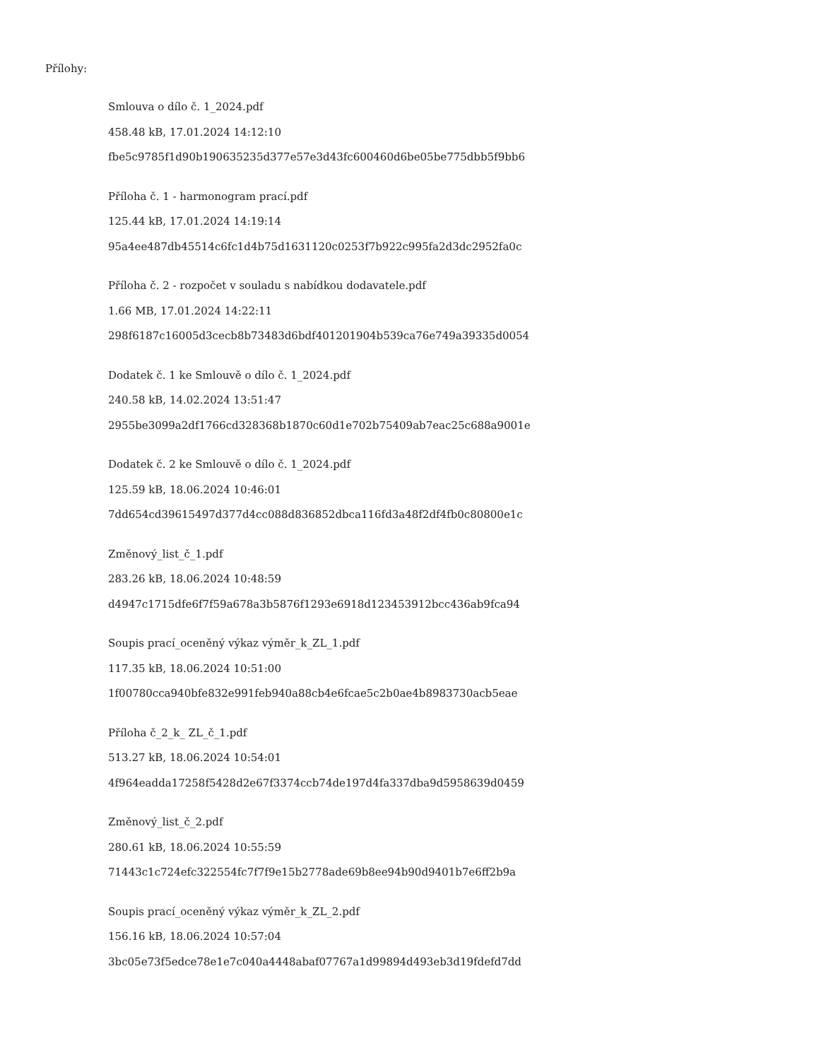Přílohy:
Smlouva o dílo č. 1_2024.pdf
458.48 kB, 17.01.2024 14:12:10
fbe5c9785f1d90b190635235d377e57e3d43fc600460d6be05be775dbb5f9bb6
Příloha č. 1 - harmonogram prací.pdf
125.44 kB, 17.01.2024 14:19:14
95a4ee487db45514c6fc1d4b75d1631120c0253f7b922c995fa2d3dc2952fa0c
Příloha č. 2 - rozpočet v souladu s nabídkou dodavatele.pdf
1.66 MB, 17.01.2024 14:22:11
298f6187c16005d3cecb8b73483d6bdf401201904b539ca76e749a39335d0054
Dodatek č. 1 ke Smlouvě o dílo č. 1_2024.pdf
240.58 kB, 14.02.2024 13:51:47
2955be3099a2df1766cd328368b1870c60d1e702b75409ab7eac25c688a9001e
Dodatek č. 2 ke Smlouvě o dílo č. 1_2024.pdf
125.59 kB, 18.06.2024 10:46:01
7dd654cd39615497d377d4cc088d836852dbca116fd3a48f2df4fb0c80800e1c
Změnový_list_č_1.pdf
283.26 kB, 18.06.2024 10:48:59
d4947c1715dfe6f7f59a678a3b5876f1293e6918d123453912bcc436ab9fca94
Soupis prací_oceněný výkaz výměr_k_ZL_1.pdf
117.35 kB, 18.06.2024 10:51:00
1f00780cca940bfe832e991feb940a88cb4e6fcae5c2b0ae4b8983730acb5eae
Příloha č_2_k_ ZL_č_1.pdf
513.27 kB, 18.06.2024 10:54:01
4f964eadda17258f5428d2e67f3374ccb74de197d4fa337dba9d5958639d0459
Změnový_list_č_2.pdf
280.61 kB, 18.06.2024 10:55:59
71443c1c724efc322554fc7f7f9e15b2778ade69b8ee94b90d9401b7e6ff2b9a
Soupis prací_oceněný výkaz výměr_k_ZL_2.pdf
156.16 kB, 18.06.2024 10:57:04
3bc05e73f5edce78e1e7c040a4448abaf07767a1d99894d493eb3d19fdefd7dd